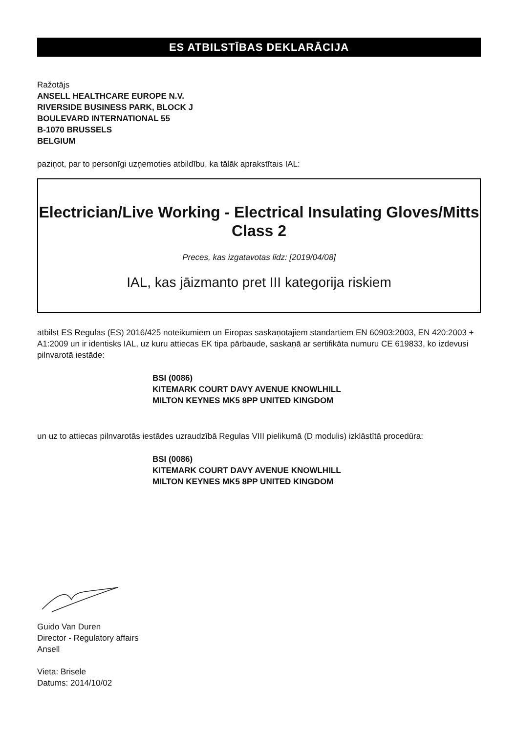ES ATBILSTĪBAS DEKLARĀCIJA
Ražotājs
ANSELL HEALTHCARE EUROPE N.V.
RIVERSIDE BUSINESS PARK, BLOCK J
BOULEVARD INTERNATIONAL 55
B-1070 BRUSSELS
BELGIUM
paziņot, par to personīgi uzņemoties atbildību, ka tālāk aprakstītais IAL:
Electrician/Live Working - Electrical Insulating Gloves/Mitts Class 2
Preces, kas izgatavotas līdz: [2019/04/08]
IAL, kas jāizmanto pret III kategorija riskiem
atbilst ES Regulas (ES) 2016/425 noteikumiem un Eiropas saskaņotajiem standartiem EN 60903:2003, EN 420:2003 + A1:2009 un ir identisks IAL, uz kuru attiecas EK tipa pārbaude, saskaņā ar sertifikāta numuru CE 619833, ko izdevusi pilnvarotā iestāde:
BSI (0086)
KITEMARK COURT DAVY AVENUE KNOWLHILL
MILTON KEYNES MK5 8PP UNITED KINGDOM
un uz to attiecas pilnvarotās iestādes uzraudzībā Regulas VIII pielikumā (D modulis) izklāstītā procedūra:
BSI (0086)
KITEMARK COURT DAVY AVENUE KNOWLHILL
MILTON KEYNES MK5 8PP UNITED KINGDOM
Guido Van Duren
Director - Regulatory affairs
Ansell
Vieta: Brisele
Datums: 2014/10/02